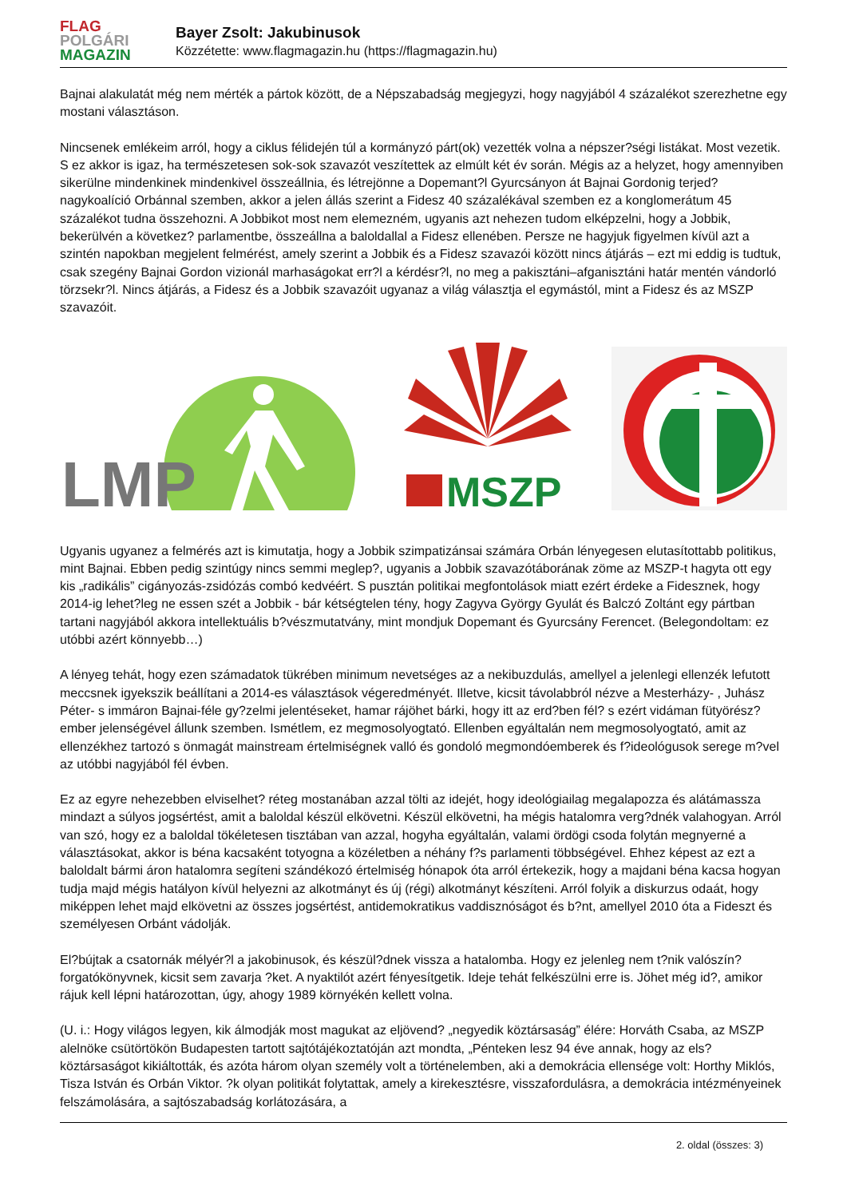FLAG
POLGÁRI
MAGAZIN
Bayer Zsolt: Jakubinusok
Közzétette: www.flagmagazin.hu (https://flagmagazin.hu)
Bajnai alakulatát még nem mérték a pártok között, de a Népszabadság megjegyzi, hogy nagyjából 4 százalékot szerezhetne egy mostani választáson.
Nincsenek emlékeim arról, hogy a ciklus félidején túl a kormányzó párt(ok) vezették volna a népszer?ségi listákat. Most vezetik. S ez akkor is igaz, ha természetesen sok-sok szavazót veszítettek az elmúlt két év során. Mégis az a helyzet, hogy amennyiben sikerülne mindenkinek mindenkivel összeállnia, és létrejönne a Dopemant?l Gyurcsányon át Bajnai Gordonig terjed? nagykoalíció Orbánnal szemben, akkor a jelen állás szerint a Fidesz 40 százalékával szemben ez a konglomerátum 45 százalékot tudna összehozni. A Jobbikot most nem elemezném, ugyanis azt nehezen tudom elképzelni, hogy a Jobbik, bekerülvén a következ? parlamentbe, összeállna a baloldallal a Fidesz ellenében. Persze ne hagyjuk figyelmen kívül azt a szintén napokban megjelent felmérést, amely szerint a Jobbik és a Fidesz szavazói között nincs átjárás – ezt mi eddig is tudtuk, csak szegény Bajnai Gordon vizionál marhaságokat err?l a kérdésr?l, no meg a pakisztáni–afganisztáni határ mentén vándorló törzsekr?l. Nincs átjárás, a Fidesz és a Jobbik szavazóit ugyanaz a világ választja el egymástól, mint a Fidesz és az MSZP szavazóit.
LMP
MSZP
Ugyanis ugyanez a felmérés azt is kimutatja, hogy a Jobbik szimpatizánsai számára Orbán lényegesen elutasítottabb politikus, mint Bajnai. Ebben pedig szintúgy nincs semmi meglep?, ugyanis a Jobbik szavazótáborának zöme az MSZP-t hagyta ott egy kis „radikális” cigányozás-zsidózás combó kedvéért. S pusztán politikai megfontolások miatt ezért érdeke a Fidesznek, hogy 2014-ig lehet?leg ne essen szét a Jobbik - bár kétségtelen tény, hogy Zagyva György Gyulát és Balczó Zoltánt egy pártban tartani nagyjából akkora intellektuális b?vészmutatvány, mint mondjuk Dopemant és Gyurcsány Ferencet. (Belegondoltam: ez utóbbi azért könnyebb…)
A lényeg tehát, hogy ezen számadatok tükrében minimum nevetséges az a nekibuzdulás, amellyel a jelenlegi ellenzék lefutott meccsnek igyekszik beállítani a 2014-es választások végeredményét. Illetve, kicsit távolabbról nézve a Mesterházy- , Juhász Péter- s immáron Bajnai-féle gy?zelmi jelentéseket, hamar rájöhet bárki, hogy itt az erd?ben fél? s ezért vidáman fütyörész? ember jelenségével állunk szemben. Ismétlem, ez megmosolyogtató. Ellenben egyáltalán nem megmosolyogtató, amit az ellenzékhez tartozó s önmagát mainstream értelmiségnek valló és gondoló megmondóemberek és f?ideológusok serege m?vel az utóbbi nagyjából fél évben.
Ez az egyre nehezebben elviselhet? réteg mostanában azzal tölti az idejét, hogy ideológiailag megalapozza és alátámassza mindazt a súlyos jogsértést, amit a baloldal készül elkövetni. Készül elkövetni, ha mégis hatalomra verg?dnék valahogyan. Arról van szó, hogy ez a baloldal tökéletesen tisztában van azzal, hogyha egyáltalán, valami ördögi csoda folytán megnyerné a választásokat, akkor is béna kacsaként totyogna a közéletben a néhány f?s parlamenti többségével. Ehhez képest az ezt a baloldalt bármi áron hatalomra segíteni szándékozó értelmiség hónapok óta arról értekezik, hogy a majdani béna kacsa hogyan tudja majd mégis hatályon kívül helyezni az alkotmányt és új (régi) alkotmányt készíteni. Arról folyik a diskurzus odaát, hogy miképpen lehet majd elkövetni az összes jogsértést, antidemokratikus vaddisznóságot és b?nt, amellyel 2010 óta a Fideszt és személyesen Orbánt vádolják.
El?bújtak a csatornák mélyér?l a jakobinusok, és készül?dnek vissza a hatalomba. Hogy ez jelenleg nem t?nik valószín? forgatókönyvnek, kicsit sem zavarja ?ket. A nyaktilót azért fényesítgetik. Ideje tehát felkészülni erre is. Jöhet még id?, amikor rájuk kell lépni határozottan, úgy, ahogy 1989 környékén kellett volna.
(U. i.: Hogy világos legyen, kik álmodják most magukat az eljövend? „negyedik köztársaság” élére: Horváth Csaba, az MSZP alelnöke csütörtökön Budapesten tartott sajtótájékoztatóján azt mondta, „Pénteken lesz 94 éve annak, hogy az els? köztársaságot kikiáltották, és azóta három olyan személy volt a történelemben, aki a demokrácia ellensége volt: Horthy Miklós, Tisza István és Orbán Viktor. ?k olyan politikát folytattak, amely a kirekesztésre, visszafordulásra, a demokrácia intézményeinek felszámolására, a sajtószabadság korlátozására, a
2. oldal (összes: 3)